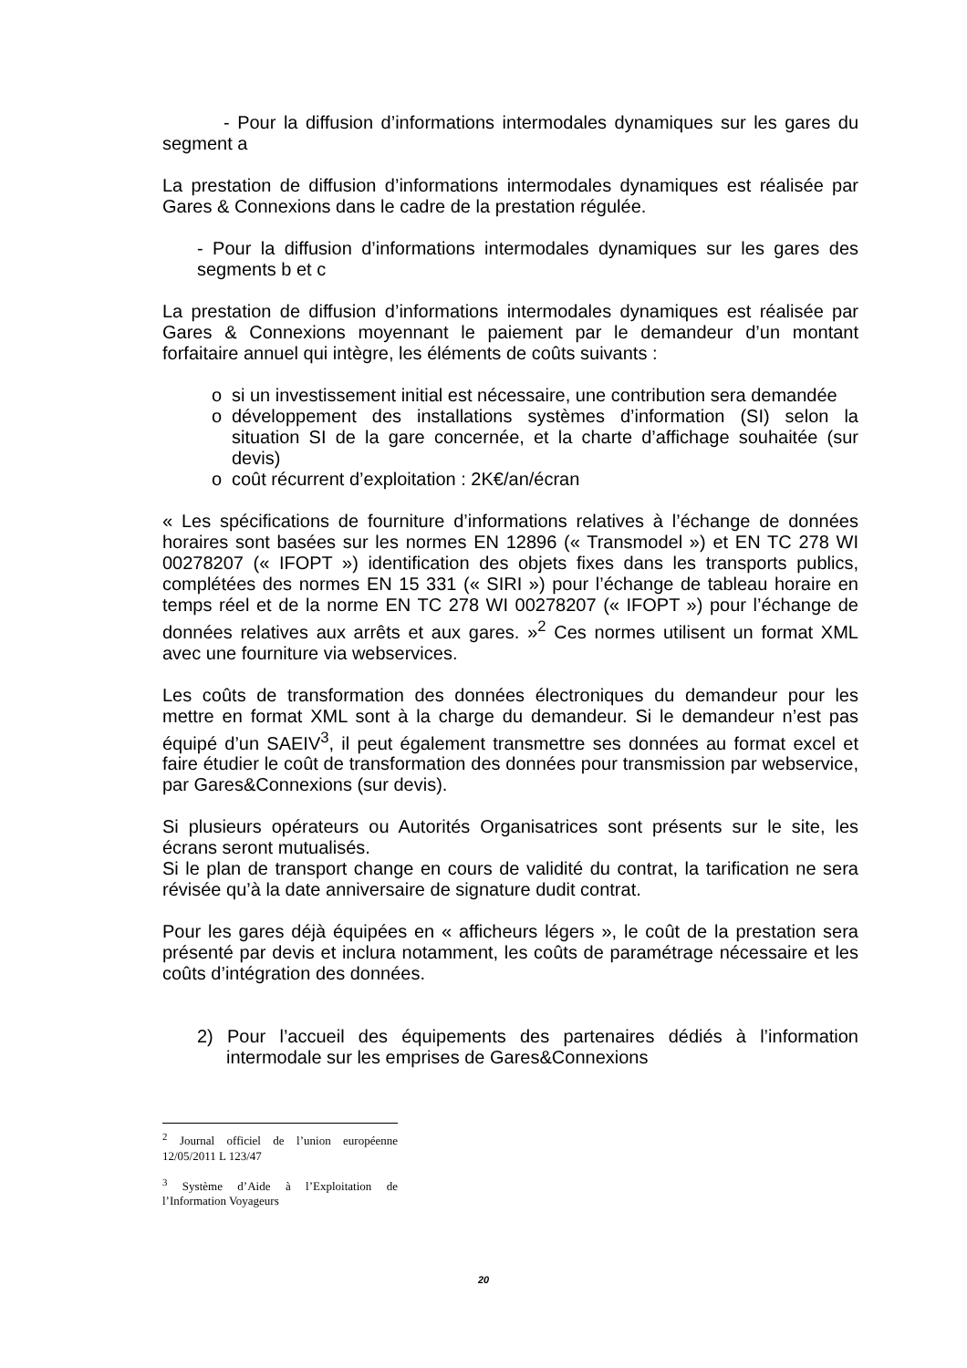- Pour la diffusion d’informations intermodales dynamiques sur les gares du segment a
La prestation de diffusion d’informations intermodales dynamiques est réalisée par Gares & Connexions dans le cadre de la prestation régulée.
- Pour la diffusion d’informations intermodales dynamiques sur les gares des segments b et c
La prestation de diffusion d’informations intermodales dynamiques est réalisée par Gares & Connexions moyennant le paiement par le demandeur d’un montant forfaitaire annuel qui intègre, les éléments de coûts suivants :
o si un investissement initial est nécessaire, une contribution sera demandée
o développement des installations systèmes d’information (SI) selon la situation SI de la gare concernée, et la charte d’affichage souhaitée (sur devis)
o coût récurrent d’exploitation : 2K€/an/écran
« Les spécifications de fourniture d’informations relatives à l’échange de données horaires sont basées sur les normes EN 12896 (« Transmodel ») et EN TC 278 WI 00278207 (« IFOPT ») identification des objets fixes dans les transports publics, complétées des normes EN 15 331 (« SIRI ») pour l’échange de tableau horaire en temps réel et de la norme EN TC 278 WI 00278207 (« IFOPT ») pour l’échange de données relatives aux arrêts et aux gares. »<sup>2</sup> Ces normes utilisent un format XML avec une fourniture via webservices.
Les coûts de transformation des données électroniques du demandeur pour les mettre en format XML sont à la charge du demandeur. Si le demandeur n’est pas équipé d’un SAEIV<sup>3</sup>, il peut également transmettre ses données au format excel et faire étudier le coût de transformation des données pour transmission par webservice, par Gares&Connexions (sur devis).
Si plusieurs opérateurs ou Autorités Organisatrices sont présents sur le site, les écrans seront mutualisés.
Si le plan de transport change en cours de validité du contrat, la tarification ne sera révisée qu’à la date anniversaire de signature dudit contrat.
Pour les gares déjà équipées en « afficheurs légers », le coût de la prestation sera présenté par devis et inclura notamment, les coûts de paramétrage nécessaire et les coûts d’intégration des données.
2) Pour l’accueil des équipements des partenaires dédiés à l’information intermodale sur les emprises de Gares&Connexions
<sup>2</sup> Journal officiel de l’union européenne 12/05/2011 L 123/47
<sup>3</sup> Système d’Aide à l’Exploitation de l’Information Voyageurs
20